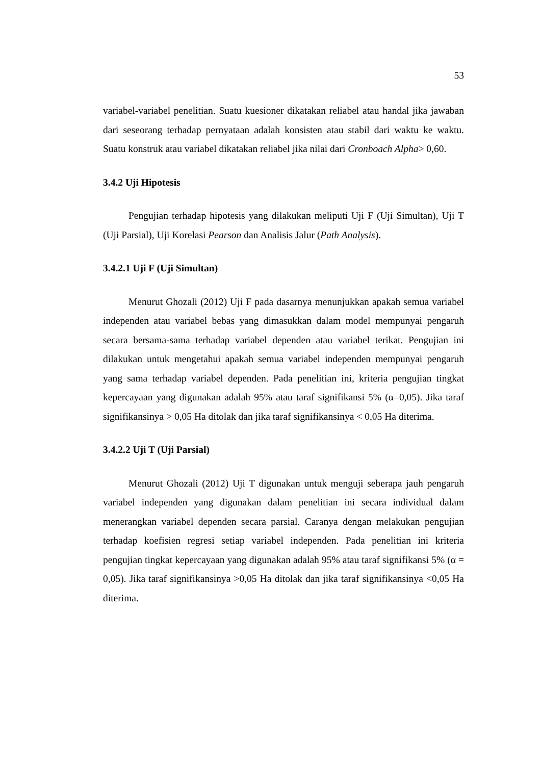53
variabel-variabel penelitian. Suatu kuesioner dikatakan reliabel atau handal jika jawaban dari seseorang terhadap pernyataan adalah konsisten atau stabil dari waktu ke waktu. Suatu konstruk atau variabel dikatakan reliabel jika nilai dari Cronboach Alpha> 0,60.
3.4.2 Uji Hipotesis
Pengujian terhadap hipotesis yang dilakukan meliputi Uji F (Uji Simultan), Uji T (Uji Parsial), Uji Korelasi Pearson dan Analisis Jalur (Path Analysis).
3.4.2.1 Uji F (Uji Simultan)
Menurut Ghozali (2012) Uji F pada dasarnya menunjukkan apakah semua variabel independen atau variabel bebas yang dimasukkan dalam model mempunyai pengaruh secara bersama-sama terhadap variabel dependen atau variabel terikat. Pengujian ini dilakukan untuk mengetahui apakah semua variabel independen mempunyai pengaruh yang sama terhadap variabel dependen. Pada penelitian ini, kriteria pengujian tingkat kepercayaan yang digunakan adalah 95% atau taraf signifikansi 5% (α=0,05). Jika taraf signifikansinya > 0,05 Ha ditolak dan jika taraf signifikansinya < 0,05 Ha diterima.
3.4.2.2 Uji T (Uji Parsial)
Menurut Ghozali (2012) Uji T digunakan untuk menguji seberapa jauh pengaruh variabel independen yang digunakan dalam penelitian ini secara individual dalam menerangkan variabel dependen secara parsial. Caranya dengan melakukan pengujian terhadap koefisien regresi setiap variabel independen. Pada penelitian ini kriteria pengujian tingkat kepercayaan yang digunakan adalah 95% atau taraf signifikansi 5% (α = 0,05). Jika taraf signifikansinya >0,05 Ha ditolak dan jika taraf signifikansinya <0,05 Ha diterima.